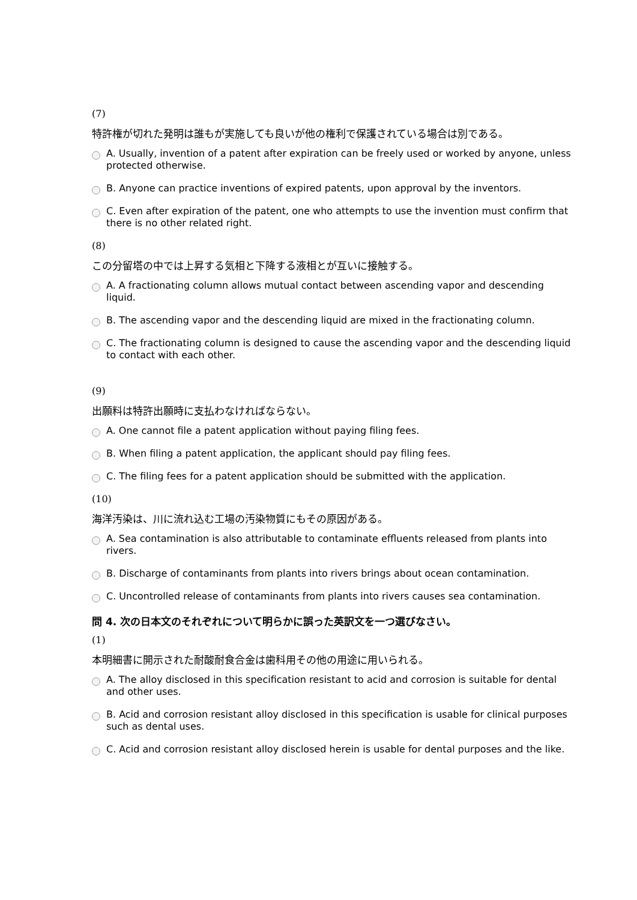(7)
特許権が切れた発明は誰もが実施しても良いが他の権利で保護されている場合は別である。
A. Usually, invention of a patent after expiration can be freely used or worked by anyone, unless protected otherwise.
B. Anyone can practice inventions of expired patents, upon approval by the inventors.
C. Even after expiration of the patent, one who attempts to use the invention must confirm that there is no other related right.
(8)
この分留塔の中では上昇する気相と下降する液相とが互いに接触する。
A. A fractionating column allows mutual contact between ascending vapor and descending liquid.
B. The ascending vapor and the descending liquid are mixed in the fractionating column.
C. The fractionating column is designed to cause the ascending vapor and the descending liquid to contact with each other.
(9)
出願料は特許出願時に支払わなければならない。
A. One cannot file a patent application without paying filing fees.
B. When filing a patent application, the applicant should pay filing fees.
C. The filing fees for a patent application should be submitted with the application.
(10)
海洋汚染は、川に流れ込む工場の汚染物質にもその原因がある。
A. Sea contamination is also attributable to contaminate effluents released from plants into rivers.
B. Discharge of contaminants from plants into rivers brings about ocean contamination.
C. Uncontrolled release of contaminants from plants into rivers causes sea contamination.
問 4. 次の日本文のそれぞれについて明らかに誤った英訳文を一つ選びなさい。
(1)
本明細書に開示された耐酸耐食合金は歯科用その他の用途に用いられる。
A. The alloy disclosed in this specification resistant to acid and corrosion is suitable for dental and other uses.
B. Acid and corrosion resistant alloy disclosed in this specification is usable for clinical purposes such as dental uses.
C. Acid and corrosion resistant alloy disclosed herein is usable for dental purposes and the like.